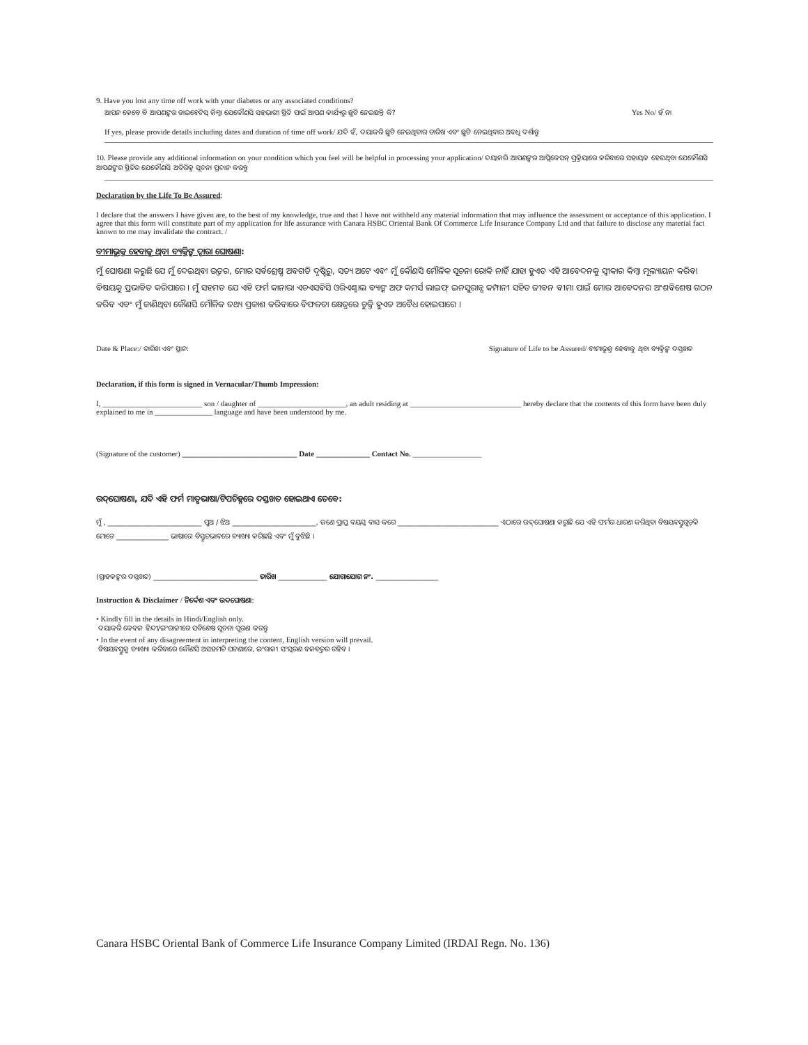9. Have you lost any time off work with your diabetes or any associated conditions?
ଆପନ କେବେ ବି ଆପଣଙ୍କର ଡାଇବେଟିସ୍ କିମ୍ବା ଯେକୌଣସି ସହଭାଗୀ ସ୍ଥିତି ପାଇଁ ଆପଣ କାର୍ଯ୍ୟରୁ ଛୁଟି ନେଇଛନ୍ତି କି? Yes No/ ହଁ ନା
If yes, please provide details including dates and duration of time off work/ ଯଦି ହଁ, ଦୟାକରି ଛୁଟି ନେଇଥିବାର ତାରିଖ ଏବଂ ଛୁଟି ନେଇଥିବାର ଅବଧି ଦର୍ଶାନ୍ତୁ
10. Please provide any additional information on your condition which you feel will be helpful in processing your application/ ଦୟାକରି ଆପଣଙ୍କର ଆପ୍ଲିକେସନ୍ ପ୍ରକ୍ରିୟାରେ କରିବାରେ ସହାୟକ ହେଉଥିବା ଯେକୌଣସି ଆପଣଙ୍କର ସ୍ଥିତିର ଯେକୌଣସି ଅତିରିକ୍ତ ସୂଚନା ପ୍ରଦାନ କରନ୍ତୁ
Declaration by the Life To Be Assured:
I declare that the answers I have given are, to the best of my knowledge, true and that I have not withheld any material information that may influence the assessment or acceptance of this application. I agree that this form will constitute part of my application for life assurance with Canara HSBC Oriental Bank Of Commerce Life Insurance Company Ltd and that failure to disclose any material fact known to me may invalidate the contract. /
ବୀମାଭୁକ୍ତ ହେବାକୁ ଥିବା ବ୍ୟକ୍ତିଙ୍କ ଦ୍ୱାରା ଘୋଷଣା:
ମୁଁ ଘୋଷଣା କରୁଛି ଯେ ମୁଁ ଦେଇଥିବା ଉତ୍ତର, ମୋର ସର୍ବଶ୍ରେଷ୍ଠ ଅବଗତି ଦୃଷ୍ଟିରୁ, ସତ୍ୟ ଅଟେ ଏବଂ ମୁଁ କୌଣସି ମୌଳିକ ସୂଚନା ରୋକି ନାହିଁ ଯାହା ହୁଏତ ଏହି ଆବେଦନକୁ ସ୍ୱୀକାର କିମ୍ବା ମୂଲ୍ୟାୟନ କରିବା ବିଷୟକୁ ପ୍ରଭାବିତ କରିପାରେ । ମୁଁ ସହମତ ଯେ ଏହି ଫର୍ମ କାନାରା ଏଚଏସବିସି ଓରିଏଣ୍ଟାଲ ବ୍ୟାଙ୍କ ଅଫ କମର୍ସ ଲାଇଫ୍ ଇନସୁରାନ୍ସ କମ୍ପାନୀ ସହିତ ଜୀବନ ବୀମା ପାଇଁ ମୋର ଆବେଦନର ଅଂଶବିଶେଷ ଗଠନ କରିବ ଏବଂ ମୁଁ ଜାଣିଥିବା କୌଣସି ମୌଳିକ ତଥ୍ୟ ପ୍ରକାଶ କରିବାରେ ବିଫଳତା କ୍ଷେତ୍ରରେ ଚୁକ୍ତି ହୁଏତ ଅବୈଧ ହୋଇପାରେ ।
Date & Place:/ ତାରିଖ ଏବଂ ସ୍ଥାନ: Signature of Life to be Assured/ ବୀମାଭୁକ୍ତ ହେବାକୁ ଥିବା ବ୍ୟକ୍ତିଙ୍କ ଦସ୍ତଖତ
Declaration, if this form is signed in Vernacular/Thumb Impression:
I, __________________________ son / daughter of _______________________, an adult residing at _____________________________ hereby declare that the contents of this form have been duly explained to me in _______________ language and have been understood by me.
(Signature of the customer) ______________________________ Date ______________ Contact No. __________________
ଉଦ୍‌ଘୋଷଣା, ଯଦି ଏହି ଫର୍ମ ମାତୃଭାଷା/ଟିପଚିହ୍ନରେ ଦସ୍ତଖତ ହୋଇଥାଏ ତେବେ:
ମୁଁ , ___________________________ ପୁଅ / ଝିଅ ________________________, ଜଣେ ପ୍ରାପ୍ତ ବୟସ୍କ ବାସ କରେ _____________________________ ଏଠାରେ ଉଦ୍‌ଘୋଷଣା କରୁଛି ଯେ ଏହି ଫର୍ମର ଧାରଣ କରିଥିବା ବିଷୟବସ୍ତୁଗୁଡ଼ିକ ମୋତେ _______________ ଭାଷାରେ ବିସ୍ତୃତଭାବରେ ବ୍ୟାଖ୍ୟା କରିଛନ୍ତି ଏବଂ ମୁଁ ବୁଝିଛି ।
(ଗ୍ରାହକଙ୍କର ଦସ୍ତଖତ) ______________________________ ତାରିଖ ______________ ଯୋଗାଯୋଗ ନଂ. __________________
Instruction & Disclaimer / ନିର୍ଦ୍ଦେଶ ଏବଂ ଉଦଘୋଷଣା:
• Kindly fill in the details in Hindi/English only.
ଦୟାକରି କେବଳ ହିନ୍ଦୀ/ଇଂରାଜୀରେ ସବିଶେଷ ସୂଚନା ପୂରଣ କରନ୍ତୁ
• In the event of any disagreement in interpreting the content, English version will prevail.
ବିଷୟବସ୍ତୁକୁ ବ୍ୟାଖ୍ୟା କରିବାରେ କୌଣସି ଅସହମତି ଘଟଣାରେ, ଇଂରାଜୀ ସଂସ୍କରଣ ବଳବତ୍ତର ରହିବ ।
Canara HSBC Oriental Bank of Commerce Life Insurance Company Limited (IRDAI Regn. No. 136)